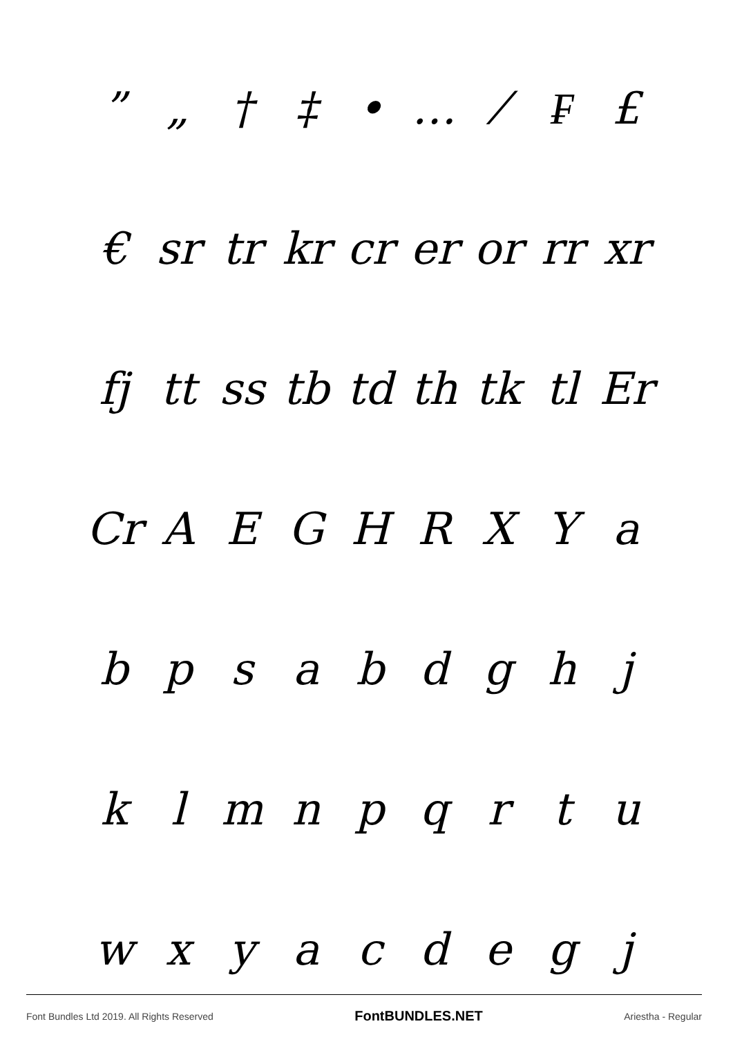” „ † ‡ • … ⁄ ₣ £
€ sr tr kr cr er or rr xr
fj tt ss tb td th tk tl Er
Cr A E G H R X Y a
b p s a b d g h j
k l m n p q r t u
w x y a c d e g j
Font Bundles Ltd 2019. All Rights Reserved FontBUNDLES.NET Ariestha - Regular